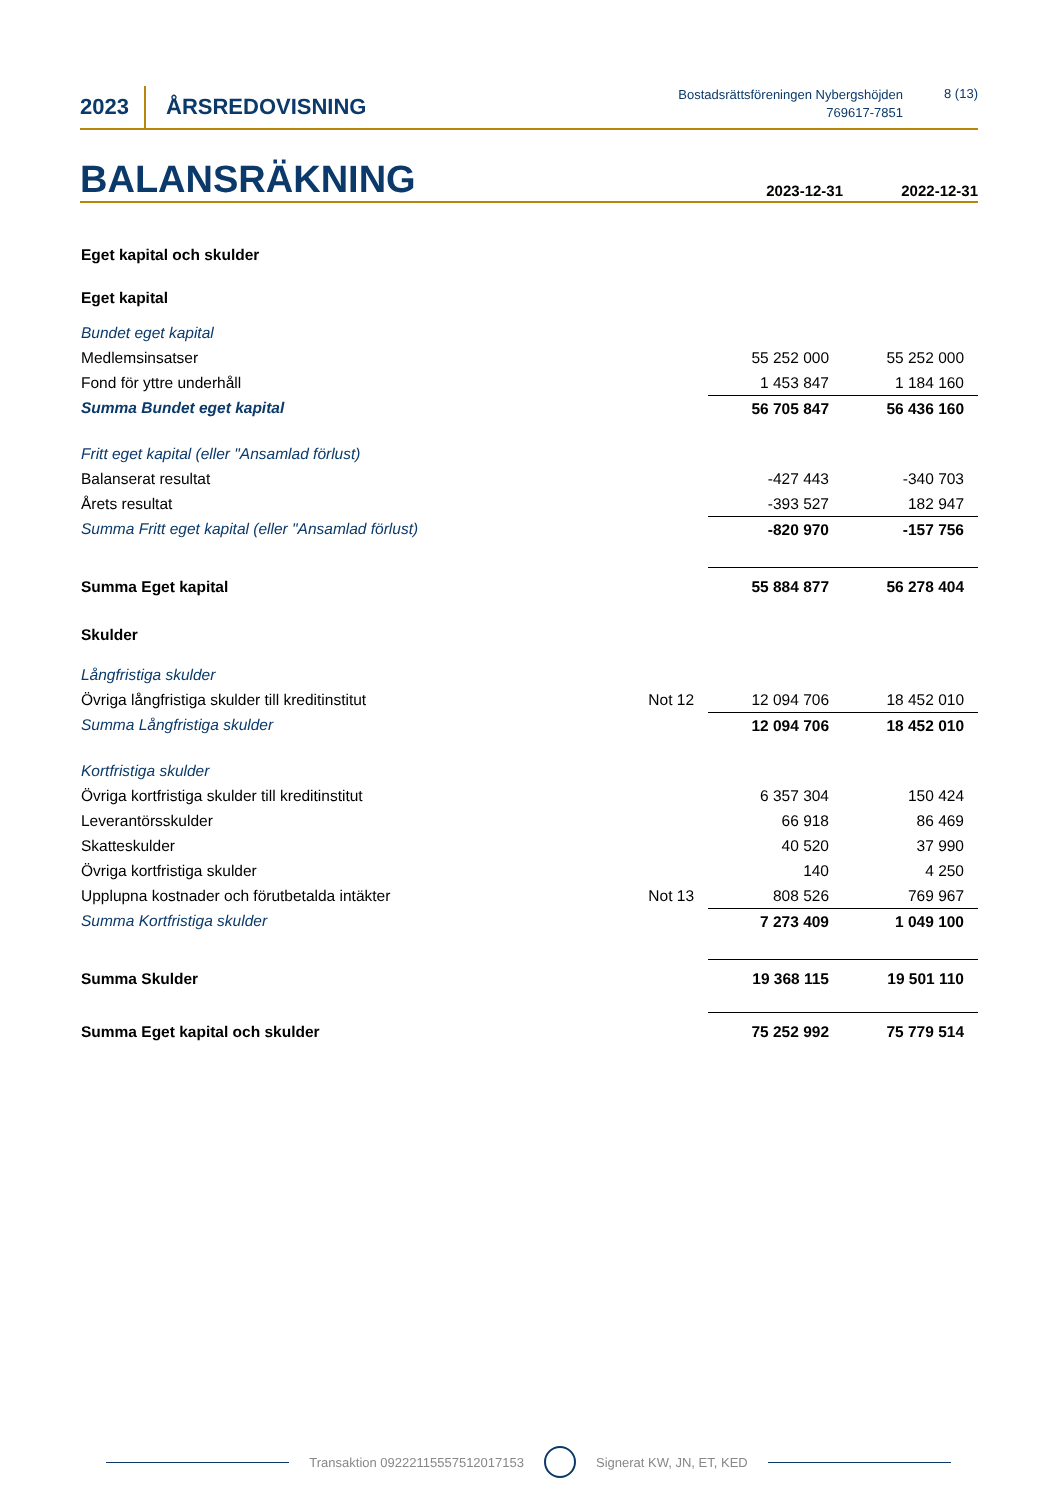2023 ÅRSREDOVISNING
Bostadsrättsföreningen Nybergshöjden
769617-7851
8 (13)
BALANSRÄKNING
2023-12-31
2022-12-31
| Eget kapital och skulder | | | |
| Eget kapital | | | |
| Bundet eget kapital | | | |
| Medlemsinsatser | | 55 252 000 | 55 252 000 |
| Fond för yttre underhåll | | 1 453 847 | 1 184 160 |
| Summa Bundet eget kapital | | 56 705 847 | 56 436 160 |
| Fritt eget kapital (eller "Ansamlad förlust) | | | |
| Balanserat resultat | | -427 443 | -340 703 |
| Årets resultat | | -393 527 | 182 947 |
| Summa Fritt eget kapital (eller "Ansamlad förlust) | | -820 970 | -157 756 |
| Summa Eget kapital | | 55 884 877 | 56 278 404 |
| Skulder | | | |
| Långfristiga skulder | | | |
| Övriga långfristiga skulder till kreditinstitut | Not 12 | 12 094 706 | 18 452 010 |
| Summa Långfristiga skulder | | 12 094 706 | 18 452 010 |
| Kortfristiga skulder | | | |
| Övriga kortfristiga skulder till kreditinstitut | | 6 357 304 | 150 424 |
| Leverantörsskulder | | 66 918 | 86 469 |
| Skatteskulder | | 40 520 | 37 990 |
| Övriga kortfristiga skulder | | 140 | 4 250 |
| Upplupna kostnader och förutbetalda intäkter | Not 13 | 808 526 | 769 967 |
| Summa Kortfristiga skulder | | 7 273 409 | 1 049 100 |
| Summa Skulder | | 19 368 115 | 19 501 110 |
| Summa Eget kapital och skulder | | 75 252 992 | 75 779 514 |
Transaktion 09222115557512017153 Signerat KW, JN, ET, KED